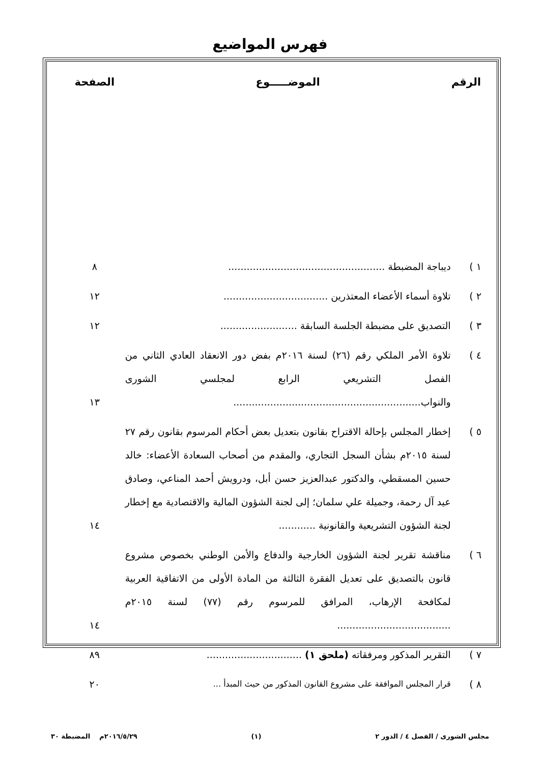فهرس المواضيع
| الرقم | الموضـــــوع | الصفحة |
| --- | --- | --- |
| ١ ) | ديباجة المضبطة ................................................... | ٨ |
| ٢ ) | تلاوة أسماء الأعضاء المعتذرين .................................. | ١٢ |
| ٣ ) | التصديق على مضبطة الجلسة السابقة ......................... | ١٢ |
| ٤ ) | تلاوة الأمر الملكي رقم (٢٦) لسنة ٢٠١٦م بفض دور الانعقاد العادي الثاني من الفصل التشريعي الرابع لمجلسي الشورى والنواب............................................................. | ١٣ |
| ٥ ) | إخطار المجلس بإحالة الاقتراح بقانون بتعديل بعض أحكام المرسوم بقانون رقم ٢٧ لسنة ٢٠١٥م بشأن السجل التجاري، والمقدم من أصحاب السعادة الأعضاء: خالد حسين المسقطي، والدكتور عبدالعزيز حسن أبل، ودرويش أحمد المناعي، وصادق عيد آل رحمة، وجميلة علي سلمان؛ إلى لجنة الشؤون المالية والاقتصادية مع إخطار لجنة الشؤون التشريعية والقانونية ............ | ١٤ |
| ٦ ) | مناقشة تقرير لجنة الشؤون الخارجية والدفاع والأمن الوطني بخصوص مشروع قانون بالتصديق على تعديل الفقرة الثالثة من المادة الأولى من الاتفاقية العربية لمكافحة الإرهاب، المرافق للمرسوم رقم (٧٧) لسنة ٢٠١٥م ..................................... | ١٤ |
| ٧ ) | التقرير المذكور ومرفقاته (ملحق ١) ............................... | ٨٩ |
| ٨ ) | قرار المجلس الموافقة على مشروع القانون المذكور من حيث المبدأ ... | ٢٠ |
مجلس الشورى / الفصل ٤ / الدور ٢ (١) ٢٠١٦/٥/٢٩م المضبطة ٣٠